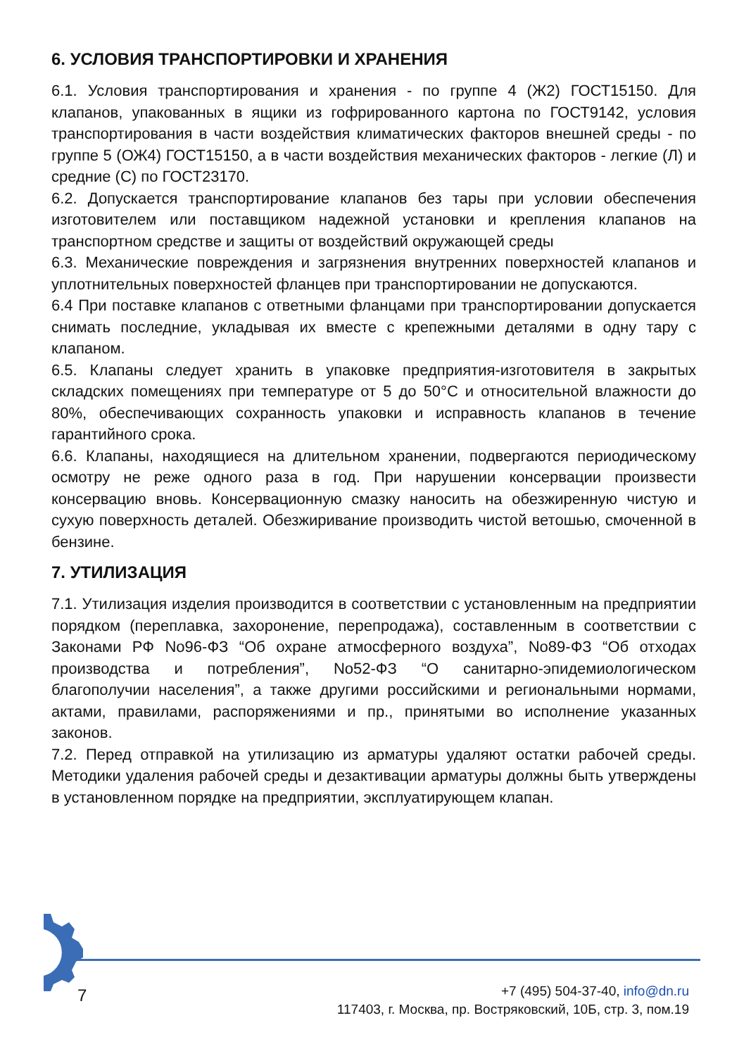6. УСЛОВИЯ ТРАНСПОРТИРОВКИ И ХРАНЕНИЯ
6.1. Условия транспортирования и хранения - по группе 4 (Ж2) ГОСТ15150. Для клапанов, упакованных в ящики из гофрированного картона по ГОСТ9142, условия транспортирования в части воздействия климатических факторов внешней среды - по группе 5 (ОЖ4) ГОСТ15150, а в части воздействия механических факторов - легкие (Л) и средние (С) по ГОСТ23170.
6.2. Допускается транспортирование клапанов без тары при условии обеспечения изготовителем или поставщиком надежной установки и крепления клапанов на транспортном средстве и защиты от воздействий окружающей среды
6.3. Механические повреждения и загрязнения внутренних поверхностей клапанов и уплотнительных поверхностей фланцев при транспортировании не допускаются.
6.4 При поставке клапанов с ответными фланцами при транспортировании допускается снимать последние, укладывая их вместе с крепежными деталями в одну тару с клапаном.
6.5. Клапаны следует хранить в упаковке предприятия-изготовителя в закрытых складских помещениях при температуре от 5 до 50°С и относительной влажности до 80%, обеспечивающих сохранность упаковки и исправность клапанов в течение гарантийного срока.
6.6. Клапаны, находящиеся на длительном хранении, подвергаются периодическому осмотру не реже одного раза в год. При нарушении консервации произвести консервацию вновь. Консервационную смазку наносить на обезжиренную чистую и сухую поверхность деталей. Обезжиривание производить чистой ветошью, смоченной в бензине.
7. УТИЛИЗАЦИЯ
7.1. Утилизация изделия производится в соответствии с установленным на предприятии порядком (переплавка, захоронение, перепродажа), составленным в соответствии с Законами РФ No96-ФЗ “Об охране атмосферного воздуха”, No89-ФЗ “Об отходах производства и потребления”, No52-ФЗ “О санитарно-эпидемиологическом благополучии населения”, а также другими российскими и региональными нормами, актами, правилами, распоряжениями и пр., принятыми во исполнение указанных законов.
7.2. Перед отправкой на утилизацию из арматуры удаляют остатки рабочей среды. Методики удаления рабочей среды и дезактивации арматуры должны быть утверждены в установленном порядке на предприятии, эксплуатирующем клапан.
7
+7 (495) 504-37-40, info@dn.ru
117403, г. Москва, пр. Востряковский, 10Б, стр. 3, пом.19